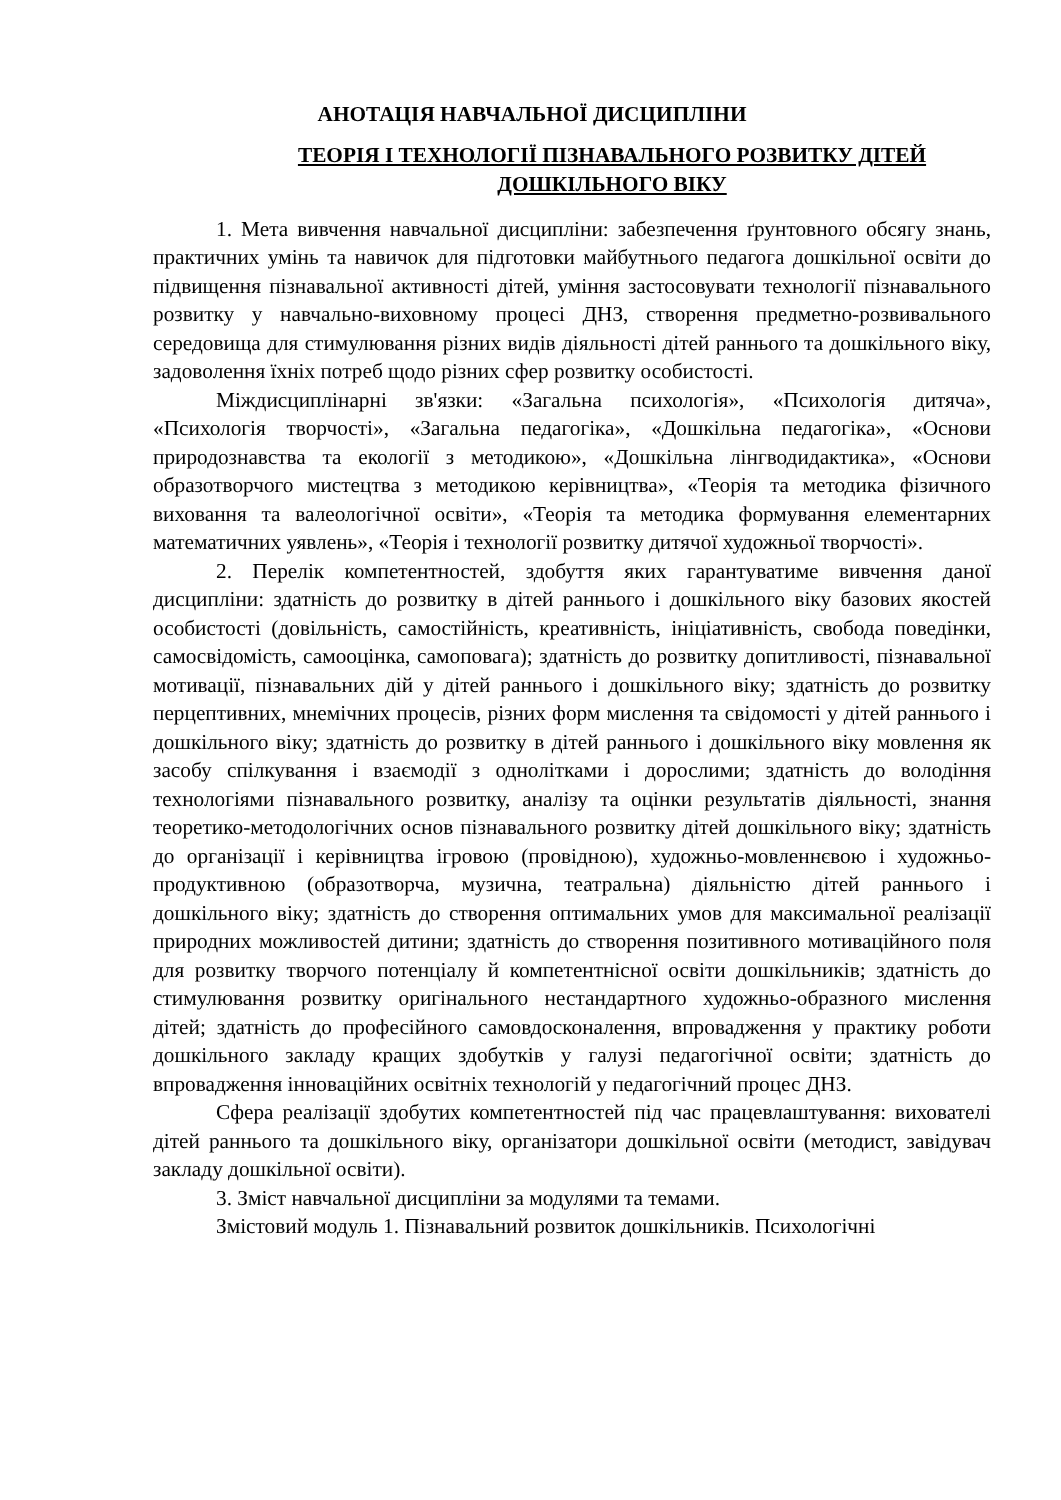АНОТАЦІЯ НАВЧАЛЬНОЇ ДИСЦИПЛІНИ
ТЕОРІЯ І ТЕХНОЛОГІЇ ПІЗНАВАЛЬНОГО РОЗВИТКУ ДІТЕЙ ДОШКІЛЬНОГО ВІКУ
1. Мета вивчення навчальної дисципліни: забезпечення ґрунтовного обсягу знань, практичних умінь та навичок для підготовки майбутнього педагога дошкільної освіти до підвищення пізнавальної активності дітей, уміння застосовувати технології пізнавального розвитку у навчально-виховному процесі ДНЗ, створення предметно-розвивального середовища для стимулювання різних видів діяльності дітей раннього та дошкільного віку, задоволення їхніх потреб щодо різних сфер розвитку особистості.
Міждисциплінарні зв'язки: «Загальна психологія», «Психологія дитяча», «Психологія творчості», «Загальна педагогіка», «Дошкільна педагогіка», «Основи природознавства та екології з методикою», «Дошкільна лінгводидактика», «Основи образотворчого мистецтва з методикою керівництва», «Теорія та методика фізичного виховання та валеологічної освіти», «Теорія та методика формування елементарних математичних уявлень», «Теорія і технології розвитку дитячої художньої творчості».
2. Перелік компетентностей, здобуття яких гарантуватиме вивчення даної дисципліни: здатність до розвитку в дітей раннього і дошкільного віку базових якостей особистості (довільність, самостійність, креативність, ініціативність, свобода поведінки, самосвідомість, самооцінка, самоповага); здатність до розвитку допитливості, пізнавальної мотивації, пізнавальних дій у дітей раннього і дошкільного віку; здатність до розвитку перцептивних, мнемічних процесів, різних форм мислення та свідомості у дітей раннього і дошкільного віку; здатність до розвитку в дітей раннього і дошкільного віку мовлення як засобу спілкування і взаємодії з однолітками і дорослими; здатність до володіння технологіями пізнавального розвитку, аналізу та оцінки результатів діяльності, знання теоретико-методологічних основ пізнавального розвитку дітей дошкільного віку; здатність до організації і керівництва ігровою (провідною), художньо-мовленнєвою і художньо-продуктивною (образотворча, музична, театральна) діяльністю дітей раннього і дошкільного віку; здатність до створення оптимальних умов для максимальної реалізації природних можливостей дитини; здатність до створення позитивного мотиваційного поля для розвитку творчого потенціалу й компетентнісної освіти дошкільників; здатність до стимулювання розвитку оригінального нестандартного художньо-образного мислення дітей; здатність до професійного самовдосконалення, впровадження у практику роботи дошкільного закладу кращих здобутків у галузі педагогічної освіти; здатність до впровадження інноваційних освітніх технологій у педагогічний процес ДНЗ.
Сфера реалізації здобутих компетентностей під час працевлаштування: вихователі дітей раннього та дошкільного віку, організатори дошкільної освіти (методист, завідувач закладу дошкільної освіти).
3. Зміст навчальної дисципліни за модулями та темами.
Змістовий модуль 1. Пізнавальний розвиток дошкільників. Психологічні